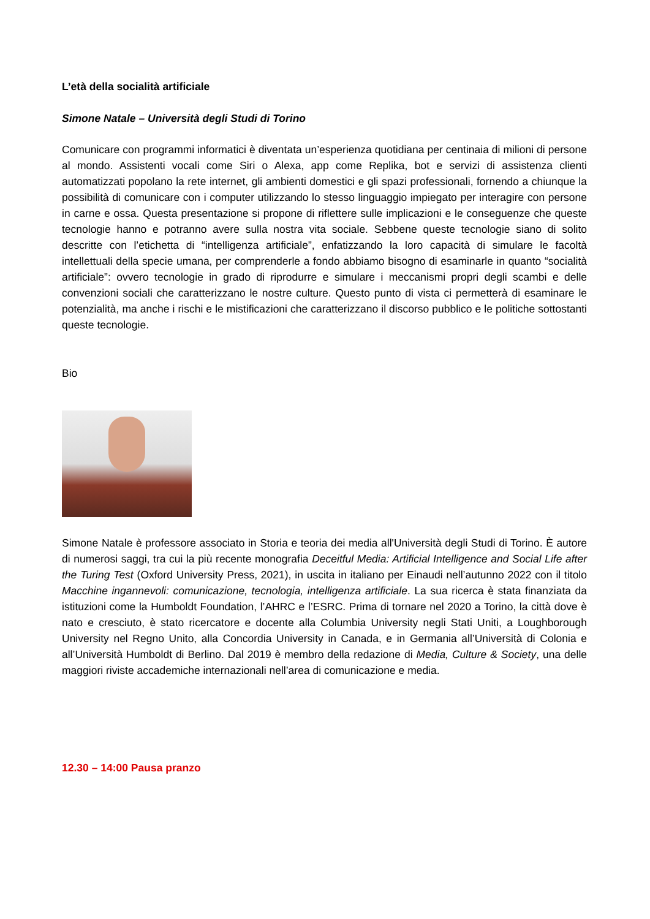L’età della socialità artificiale
Simone Natale – Università degli Studi di Torino
Comunicare con programmi informatici è diventata un’esperienza quotidiana per centinaia di milioni di persone al mondo. Assistenti vocali come Siri o Alexa, app come Replika, bot e servizi di assistenza clienti automatizzati popolano la rete internet, gli ambienti domestici e gli spazi professionali, fornendo a chiunque la possibilità di comunicare con i computer utilizzando lo stesso linguaggio impiegato per interagire con persone in carne e ossa. Questa presentazione si propone di riflettere sulle implicazioni e le conseguenze che queste tecnologie hanno e potranno avere sulla nostra vita sociale. Sebbene queste tecnologie siano di solito descritte con l’etichetta di “intelligenza artificiale”, enfatizzando la loro capacità di simulare le facoltà intellettuali della specie umana, per comprenderle a fondo abbiamo bisogno di esaminarle in quanto “socialità artificiale”: ovvero tecnologie in grado di riprodurre e simulare i meccanismi propri degli scambi e delle convenzioni sociali che caratterizzano le nostre culture. Questo punto di vista ci permetterà di esaminare le potenzialità, ma anche i rischi e le mistificazioni che caratterizzano il discorso pubblico e le politiche sottostanti queste tecnologie.
Bio
Simone Natale è professore associato in Storia e teoria dei media all'Università degli Studi di Torino. È autore di numerosi saggi, tra cui la più recente monografia Deceitful Media: Artificial Intelligence and Social Life after the Turing Test (Oxford University Press, 2021), in uscita in italiano per Einaudi nell’autunno 2022 con il titolo Macchine ingannevoli: comunicazione, tecnologia, intelligenza artificiale. La sua ricerca è stata finanziata da istituzioni come la Humboldt Foundation, l’AHRC e l’ESRC. Prima di tornare nel 2020 a Torino, la città dove è nato e cresciuto, è stato ricercatore e docente alla Columbia University negli Stati Uniti, a Loughborough University nel Regno Unito, alla Concordia University in Canada, e in Germania all’Università di Colonia e all’Università Humboldt di Berlino. Dal 2019 è membro della redazione di Media, Culture & Society, una delle maggiori riviste accademiche internazionali nell’area di comunicazione e media.
12.30 – 14:00 Pausa pranzo